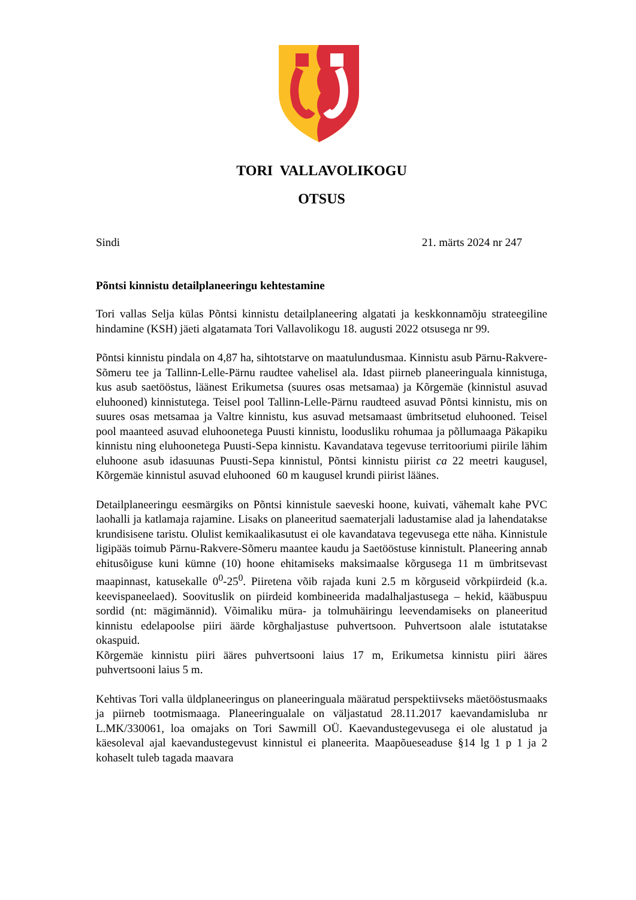TORI VALLAVOLIKOGU
OTSUS
Sindi 21. märts 2024 nr 247
Põntsi kinnistu detailplaneeringu kehtestamine
Tori vallas Selja külas Põntsi kinnistu detailplaneering algatati ja keskkonnamõju strateegiline hindamine (KSH) jäeti algatamata Tori Vallavolikogu 18. augusti 2022 otsusega nr 99.
Põntsi kinnistu pindala on 4,87 ha, sihtotstarve on maatulundusmaa. Kinnistu asub Pärnu-Rakvere-Sõmeru tee ja Tallinn-Lelle-Pärnu raudtee vahelisel ala. Idast piirneb planeeringuala kinnistuga, kus asub saetööstus, läänest Erikumetsa (suures osas metsamaa) ja Kõrgemäe (kinnistul asuvad eluhooned) kinnistutega. Teisel pool Tallinn-Lelle-Pärnu raudteed asuvad Põntsi kinnistu, mis on suures osas metsamaa ja Valtre kinnistu, kus asuvad metsamaast ümbritsetud eluhooned. Teisel pool maanteed asuvad eluhoonetega Puusti kinnistu, loodusliku rohumaa ja põllumaaga Päkapiku kinnistu ning eluhoonetega Puusti-Sepa kinnistu. Kavandatava tegevuse territooriumi piirile lähim eluhoone asub idasuunas Puusti-Sepa kinnistul, Põntsi kinnistu piirist ca 22 meetri kaugusel, Kõrgemäe kinnistul asuvad eluhooned 60 m kaugusel krundi piirist läänes.
Detailplaneeringu eesmärgiks on Põntsi kinnistule saeveski hoone, kuivati, vähemalt kahe PVC laohalli ja katlamaja rajamine. Lisaks on planeeritud saematerjali ladustamise alad ja lahendatakse krundisisene taristu. Olulist kemikaalikasutust ei ole kavandatava tegevusega ette näha. Kinnistule ligipääs toimub Pärnu-Rakvere-Sõmeru maantee kaudu ja Saetööstuse kinnistult. Planeering annab ehitusõiguse kuni kümne (10) hoone ehitamiseks maksimaalse kõrgusega 11 m ümbritsevast maapinnast, katusekalle 0<sup>0</sup>-25<sup>0</sup>. Piiretena võib rajada kuni 2.5 m kõrguseid võrkpiirdeid (k.a. keevispaneelaed). Soovituslik on piirdeid kombineerida madalhaljastusega – hekid, kääbuspuu sordid (nt: mägimännid). Võimaliku müra- ja tolmuhäiringu leevendamiseks on planeeritud kinnistu edelapoolse piiri äärde kõrghaljastuse puhvertsoon. Puhvertsoon alale istutatakse okaspuid.
Kõrgemäe kinnistu piiri ääres puhvertsooni laius 17 m, Erikumetsa kinnistu piiri ääres puhvertsooni laius 5 m.
Kehtivas Tori valla üldplaneeringus on planeeringuala määratud perspektiivseks mäetööstusmaaks ja piirneb tootmismaaga. Planeeringualale on väljastatud 28.11.2017 kaevandamisluba nr L.MK/330061, loa omajaks on Tori Sawmill OÜ. Kaevandustegevusega ei ole alustatud ja käesoleval ajal kaevandustegevust kinnistul ei planeerita. Maapõueseaduse §14 lg 1 p 1 ja 2 kohaselt tuleb tagada maavara